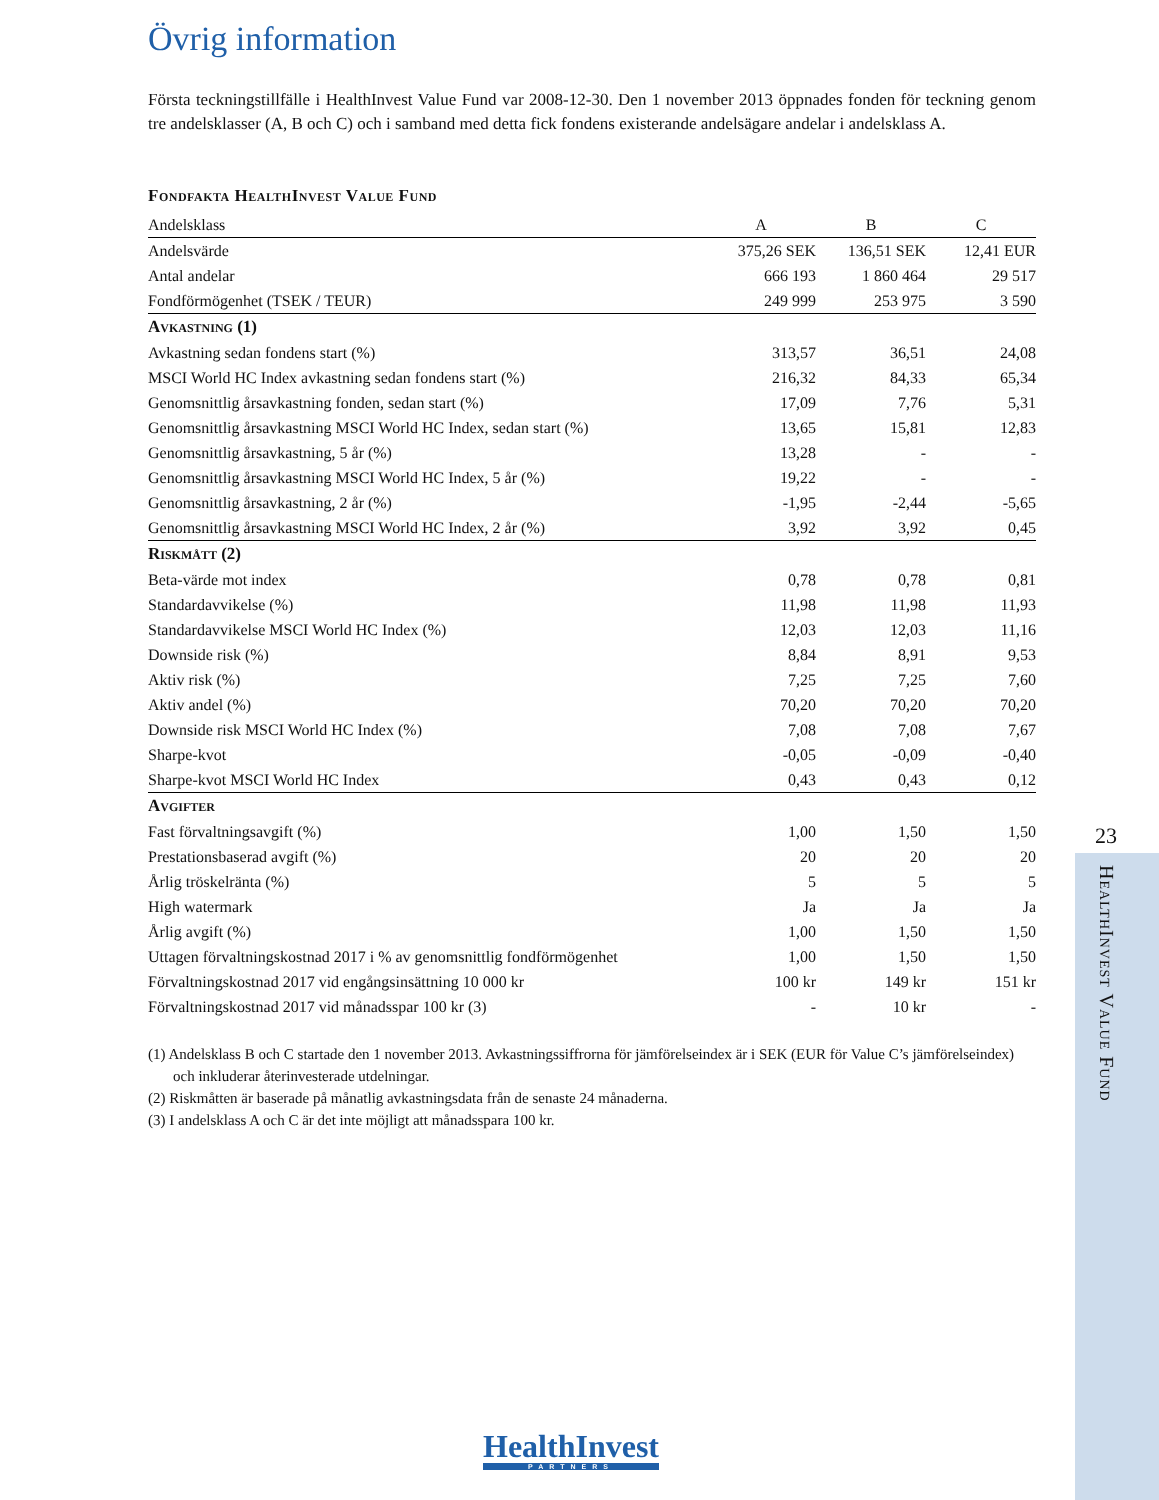Övrig information
Första teckningstillfälle i HealthInvest Value Fund var 2008-12-30. Den 1 november 2013 öppnades fonden för teckning genom tre andelsklasser (A, B och C) och i samband med detta fick fondens existerande andels­ägare andelar i andelsklass A.
Fondfakta HealthInvest Value Fund
| Andelsklass | A | B | C |
| --- | --- | --- | --- |
| Andelsvärde | 375,26 SEK | 136,51 SEK | 12,41 EUR |
| Antal andelar | 666 193 | 1 860 464 | 29 517 |
| Fondförmögenhet (TSEK / TEUR) | 249 999 | 253 975 | 3 590 |
| Avkastning (1) | | | |
| Avkastning sedan fondens start (%) | 313,57 | 36,51 | 24,08 |
| MSCI World HC Index avkastning sedan fondens start (%) | 216,32 | 84,33 | 65,34 |
| Genomsnittlig årsavkastning fonden, sedan start (%) | 17,09 | 7,76 | 5,31 |
| Genomsnittlig årsavkastning MSCI World HC Index, sedan start (%) | 13,65 | 15,81 | 12,83 |
| Genomsnittlig årsavkastning, 5 år (%) | 13,28 | - | - |
| Genomsnittlig årsavkastning MSCI World HC Index, 5 år (%) | 19,22 | - | - |
| Genomsnittlig årsavkastning, 2 år (%) | -1,95 | -2,44 | -5,65 |
| Genomsnittlig årsavkastning MSCI World HC Index, 2 år (%) | 3,92 | 3,92 | 0,45 |
| Riskmått (2) | | | |
| Beta-värde mot index | 0,78 | 0,78 | 0,81 |
| Standardavvikelse (%) | 11,98 | 11,98 | 11,93 |
| Standardavvikelse MSCI World HC Index (%) | 12,03 | 12,03 | 11,16 |
| Downside risk (%) | 8,84 | 8,91 | 9,53 |
| Aktiv risk (%) | 7,25 | 7,25 | 7,60 |
| Aktiv andel (%) | 70,20 | 70,20 | 70,20 |
| Downside risk MSCI World HC Index (%) | 7,08 | 7,08 | 7,67 |
| Sharpe-kvot | -0,05 | -0,09 | -0,40 |
| Sharpe-kvot MSCI World HC Index | 0,43 | 0,43 | 0,12 |
| Avgifter | | | |
| Fast förvaltningsavgift (%) | 1,00 | 1,50 | 1,50 |
| Prestationsbaserad avgift (%) | 20 | 20 | 20 |
| Årlig tröskelränta (%) | 5 | 5 | 5 |
| High watermark | Ja | Ja | Ja |
| Årlig avgift (%) | 1,00 | 1,50 | 1,50 |
| Uttagen förvaltningskostnad 2017 i % av genomsnittlig fondförmögenhet | 1,00 | 1,50 | 1,50 |
| Förvaltningskostnad 2017 vid engångsinsättning 10 000 kr | 100 kr | 149 kr | 151 kr |
| Förvaltningskostnad 2017 vid månadsspar 100 kr (3) | - | 10 kr | - |
(1) Andelsklass B och C startade den 1 november 2013. Avkastningssiffrorna för jämförelseindex är i SEK (EUR för Value C’s jämförelseindex) och inkluderar återinvesterade utdelningar.
(2) Riskmåtten är baserade på månatlig avkastningsdata från de senaste 24 månaderna.
(3) I andelsklass A och C är det inte möjligt att månadsspara 100 kr.
23
HealthInvest Value Fund
HealthInvest
PARTNERS